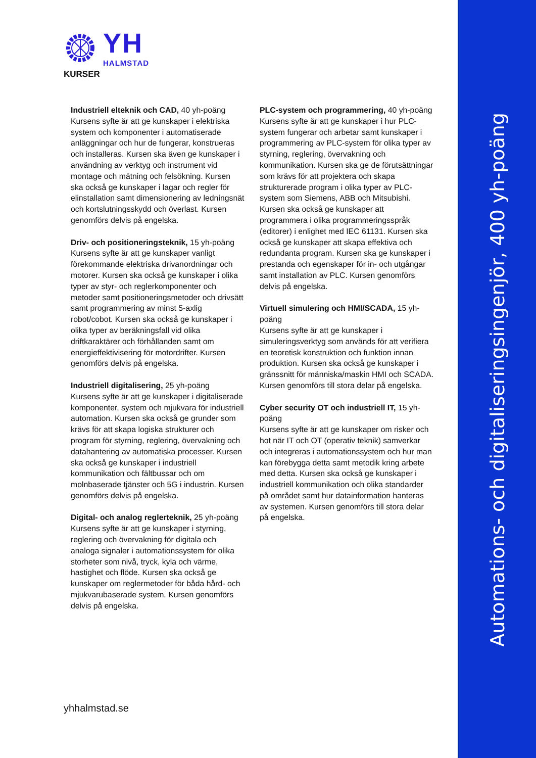YH
HALMSTAD
KURSER
Industriell elteknik och CAD, 40 yh-poäng
Kursens syfte är att ge kunskaper i elektriska system och komponenter i automatiserade anläggningar och hur de fungerar, konstrueras och installeras. Kursen ska även ge kunskaper i användning av verktyg och instrument vid montage och mätning och felsökning. Kursen ska också ge kunskaper i lagar och regler för elinstallation samt dimensionering av ledningsnät och kortslutningsskydd och överlast. Kursen genomförs delvis på engelska.
Driv- och positioneringsteknik, 15 yh-poäng
Kursens syfte är att ge kunskaper vanligt förekommande elektriska drivanordningar och motorer. Kursen ska också ge kunskaper i olika typer av styr- och reglerkomponenter och metoder samt positioneringsmetoder och drivsätt samt programmering av minst 5-axlig robot/cobot. Kursen ska också ge kunskaper i olika typer av beräkningsfall vid olika driftkaraktärer och förhållanden samt om energieffektivisering för motordrifter. Kursen genomförs delvis på engelska.
Industriell digitalisering, 25 yh-poäng
Kursens syfte är att ge kunskaper i digitaliserade komponenter, system och mjukvara för industriell automation. Kursen ska också ge grunder som krävs för att skapa logiska strukturer och program för styrning, reglering, övervakning och datahantering av automatiska processer. Kursen ska också ge kunskaper i industriell kommunikation och fältbussar och om molnbaserade tjänster och 5G i industrin. Kursen genomförs delvis på engelska.
Digital- och analog reglerteknik, 25 yh-poäng
Kursens syfte är att ge kunskaper i styrning, reglering och övervakning för digitala och analoga signaler i automationssystem för olika storheter som nivå, tryck, kyla och värme, hastighet och flöde. Kursen ska också ge kunskaper om reglermetoder för båda hård- och mjukvarubaserade system. Kursen genomförs delvis på engelska.
PLC-system och programmering, 40 yh-poäng
Kursens syfte är att ge kunskaper i hur PLC-system fungerar och arbetar samt kunskaper i programmering av PLC-system för olika typer av styrning, reglering, övervakning och kommunikation. Kursen ska ge de förutsättningar som krävs för att projektera och skapa strukturerade program i olika typer av PLC-system som Siemens, ABB och Mitsubishi. Kursen ska också ge kunskaper att programmera i olika programmeringsspråk (editorer) i enlighet med IEC 61131. Kursen ska också ge kunskaper att skapa effektiva och redundanta program. Kursen ska ge kunskaper i prestanda och egenskaper för in- och utgångar samt installation av PLC. Kursen genomförs delvis på engelska.
Virtuell simulering och HMI/SCADA, 15 yh-poäng
Kursens syfte är att ge kunskaper i simuleringsverktyg som används för att verifiera en teoretisk konstruktion och funktion innan produktion. Kursen ska också ge kunskaper i gränssnitt för människa/maskin HMI och SCADA. Kursen genomförs till stora delar på engelska.
Cyber security OT och industriell IT, 15 yh-poäng
Kursens syfte är att ge kunskaper om risker och hot när IT och OT (operativ teknik) samverkar och integreras i automationssystem och hur man kan förebygga detta samt metodik kring arbete med detta. Kursen ska också ge kunskaper i industriell kommunikation och olika standarder på området samt hur datainformation hanteras av systemen. Kursen genomförs till stora delar på engelska.
yhhalmstad.se
Automations- och digitaliseringsingenjör, 400 yh-poäng